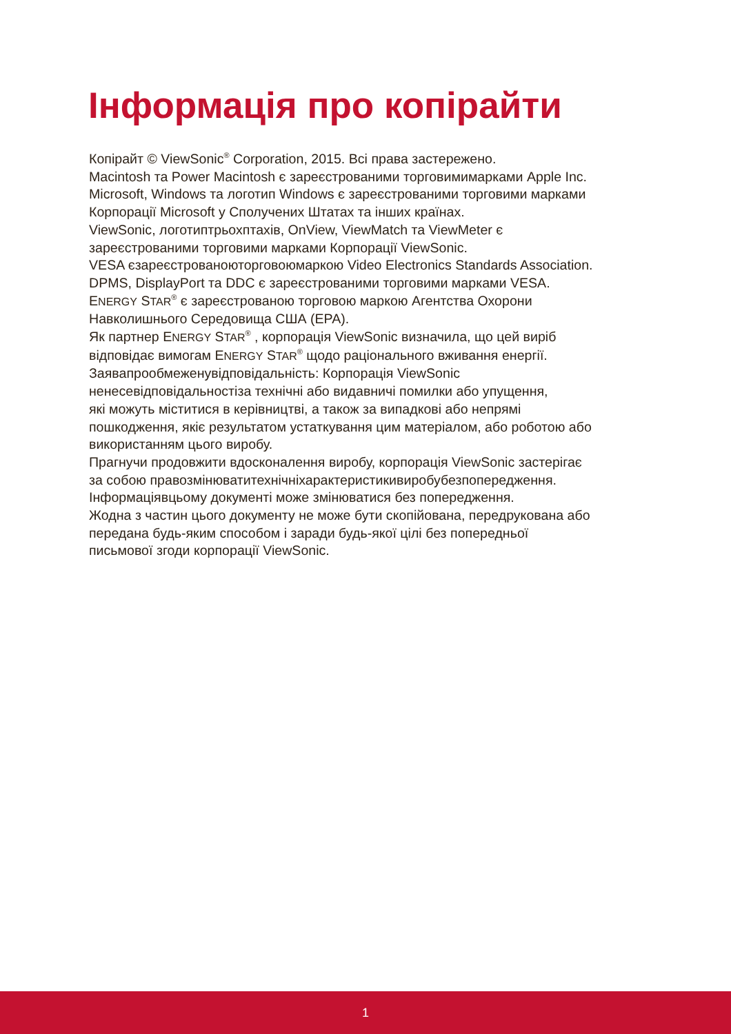Інформація про копірайти
Копірайт © ViewSonic<sup>®</sup> Corporation, 2015. Всі права застережено.
Macintosh та Power Macintosh є зареєстрованими торговимимарками Apple Inc.
Microsoft, Windows та логотип Windows є зареєстрованими торговими марками Корпорації Microsoft у Сполучених Штатах та інших країнах.
ViewSonic, логотиптрьохптахів, OnView, ViewMatch та ViewMeter є
зареєстрованими торговими марками Корпорації ViewSonic.
VESA єзареєстрованоюторговоюмаркою Video Electronics Standards Association.
DPMS, DisplayPort та DDC є зареєстрованими торговими марками VESA.
ENERGY STAR<sup>®</sup> є зареєстрованою торговою маркою Агентства Охорони
Навколишнього Середовища США (EPA).
Як партнер ENERGY STAR<sup>®</sup> , корпорація ViewSonic визначила, що цей виріб
відповідає вимогам ENERGY STAR<sup>®</sup> щодо раціонального вживання енергії.
Заявапрообмеженувідповідальність: Корпорація ViewSonic
ненесевідповідальностіза технічні або видавничі помилки або упущення,
які можуть міститися в керівництві, а також за випадкові або непрямі
пошкодження, якіє результатом устаткування цим матеріалом, або роботою або використанням цього виробу.
Прагнучи продовжити вдосконалення виробу, корпорація ViewSonic застерігає
за собою правозмінюватитехнічніхарактеристикивиробубезпопередження.
Інформаціявцьому документі може змінюватися без попередження.
Жодна з частин цього документу не може бути скопійована, передрукована або
передана будь-яким способом і заради будь-якої цілі без попередньої
письмової згоди корпорації ViewSonic.
1